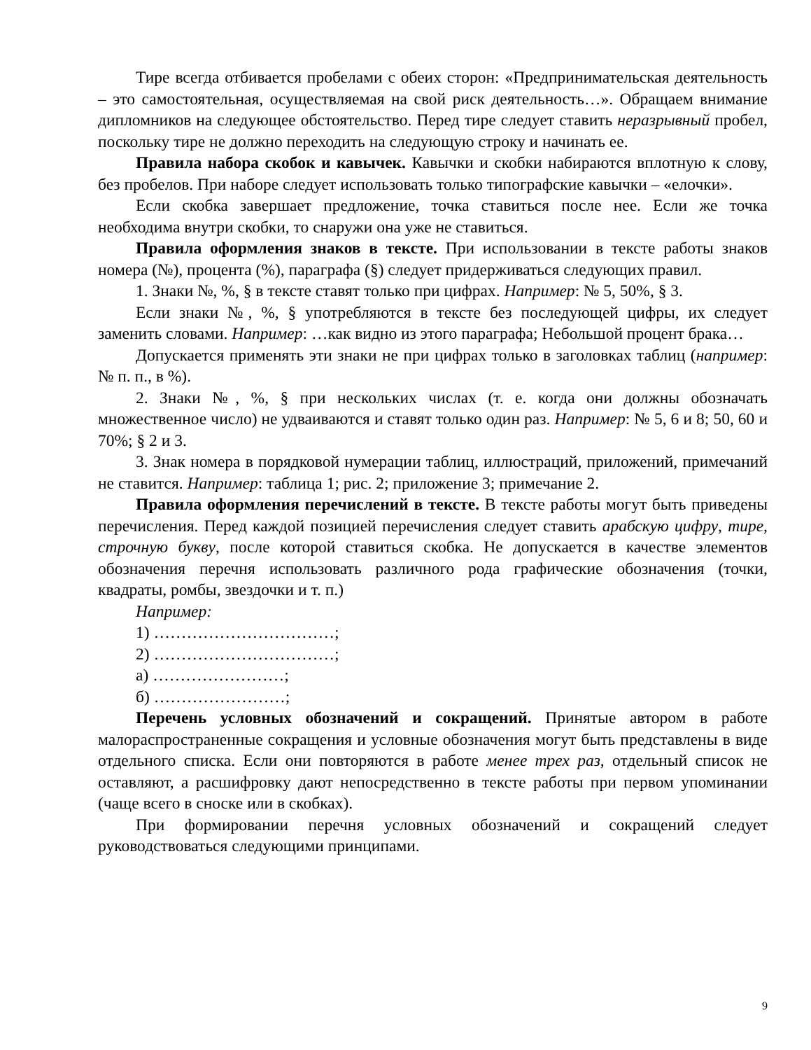Тире всегда отбивается пробелами с обеих сторон: «Предпринимательская деятельность – это самостоятельная, осуществляемая на свой риск деятельность…». Обращаем внимание дипломников на следующее обстоятельство. Перед тире следует ставить неразрывный пробел, поскольку тире не должно переходить на следующую строку и начинать ее.
Правила набора скобок и кавычек. Кавычки и скобки набираются вплотную к слову, без пробелов. При наборе следует использовать только типографские кавычки – «елочки».
Если скобка завершает предложение, точка ставиться после нее. Если же точка необходима внутри скобки, то снаружи она уже не ставиться.
Правила оформления знаков в тексте. При использовании в тексте работы знаков номера (№), процента (%), параграфа (§) следует придерживаться следующих правил.
1. Знаки №, %, § в тексте ставят только при цифрах. Например: № 5, 50%, § 3.
Если знаки №, %, § употребляются в тексте без последующей цифры, их следует заменить словами. Например: …как видно из этого параграфа; Небольшой процент брака…
Допускается применять эти знаки не при цифрах только в заголовках таблиц (например: № п. п., в %).
2. Знаки №, %, § при нескольких числах (т. е. когда они должны обозначать множественное число) не удваиваются и ставят только один раз. Например: № 5, 6 и 8; 50, 60 и 70%; § 2 и 3.
3. Знак номера в порядковой нумерации таблиц, иллюстраций, приложений, примечаний не ставится. Например: таблица 1; рис. 2; приложение 3; примечание 2.
Правила оформления перечислений в тексте. В тексте работы могут быть приведены перечисления. Перед каждой позицией перечисления следует ставить арабскую цифру, тире, строчную букву, после которой ставиться скобка. Не допускается в качестве элементов обозначения перечня использовать различного рода графические обозначения (точки, квадраты, ромбы, звездочки и т. п.)
Например:
1) ……………………………;
2) ……………………………;
а) ……………………;
б) ……………………;
Перечень условных обозначений и сокращений. Принятые автором в работе малораспространенные сокращения и условные обозначения могут быть представлены в виде отдельного списка. Если они повторяются в работе менее трех раз, отдельный список не оставляют, а расшифровку дают непосредственно в тексте работы при первом упоминании (чаще всего в сноске или в скобках).
При формировании перечня условных обозначений и сокращений следует руководствоваться следующими принципами.
9